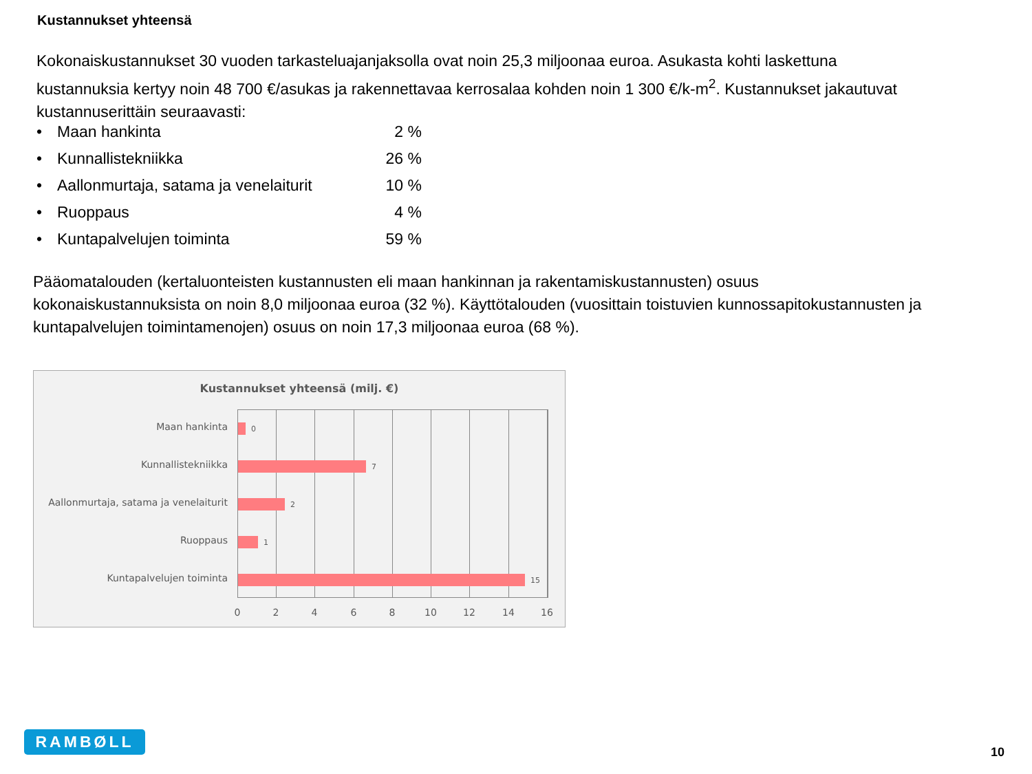Kustannukset yhteensä
Kokonaiskustannukset 30 vuoden tarkasteluajanjaksolla ovat noin 25,3 miljoonaa euroa. Asukasta kohti laskettuna kustannuksia kertyy noin 48 700 €/asukas ja rakennettavaa kerrosalaa kohden noin 1 300 €/k-m<sup>2</sup>. Kustannukset jakautuvat kustannuserittäin seuraavasti:
• Maan hankinta 2 %
• Kunnallistekniikka 26 %
• Aallonmurtaja, satama ja venelaiturit 10 %
• Ruoppaus 4 %
• Kuntapalvelujen toiminta 59 %
Pääomatalouden (kertaluonteisten kustannusten eli maan hankinnan ja rakentamiskustannusten) osuus kokonaiskustannuksista on noin 8,0 miljoonaa euroa (32 %). Käyttötalouden (vuosittain toistuvien kunnossapitokustannusten ja kuntapalvelujen toimintamenojen) osuus on noin 17,3 miljoonaa euroa (68 %).
Kustannukset yhteensä (milj. €)
Maan hankinta
Kunnallistekniikka
Aallonmurtaja, satama ja venelaiturit
Ruoppaus
Kuntapalvelujen toiminta
0
7
2
1
15
0 2 4 6 8 10 12 14 16
RAMBØLL
10